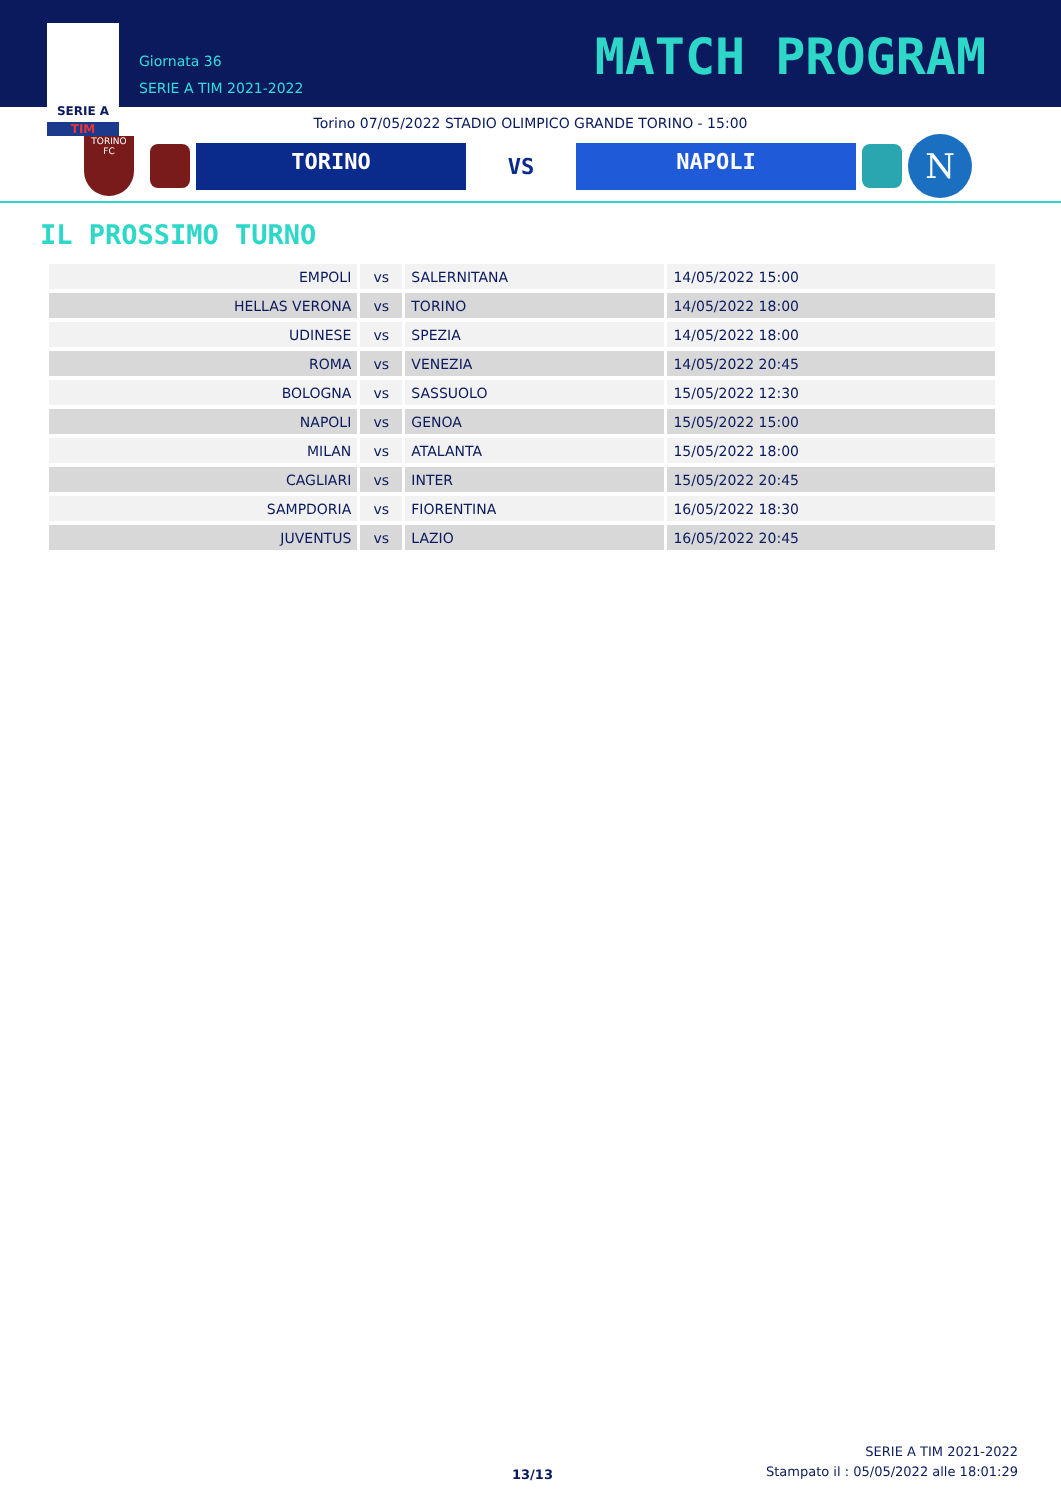SERIE A
TIM
Giornata 36
SERIE A TIM 2021-2022
MATCH PROGRAM
Torino 07/05/2022 STADIO OLIMPICO GRANDE TORINO - 15:00
TORINO
FC
TORINO
VS
NAPOLI
N
IL PROSSIMO TURNO
| EMPOLI | vs | SALERNITANA | 14/05/2022 15:00 |
| HELLAS VERONA | vs | TORINO | 14/05/2022 18:00 |
| UDINESE | vs | SPEZIA | 14/05/2022 18:00 |
| ROMA | vs | VENEZIA | 14/05/2022 20:45 |
| BOLOGNA | vs | SASSUOLO | 15/05/2022 12:30 |
| NAPOLI | vs | GENOA | 15/05/2022 15:00 |
| MILAN | vs | ATALANTA | 15/05/2022 18:00 |
| CAGLIARI | vs | INTER | 15/05/2022 20:45 |
| SAMPDORIA | vs | FIORENTINA | 16/05/2022 18:30 |
| JUVENTUS | vs | LAZIO | 16/05/2022 20:45 |
13/13
SERIE A TIM 2021-2022
Stampato il : 05/05/2022 alle 18:01:29